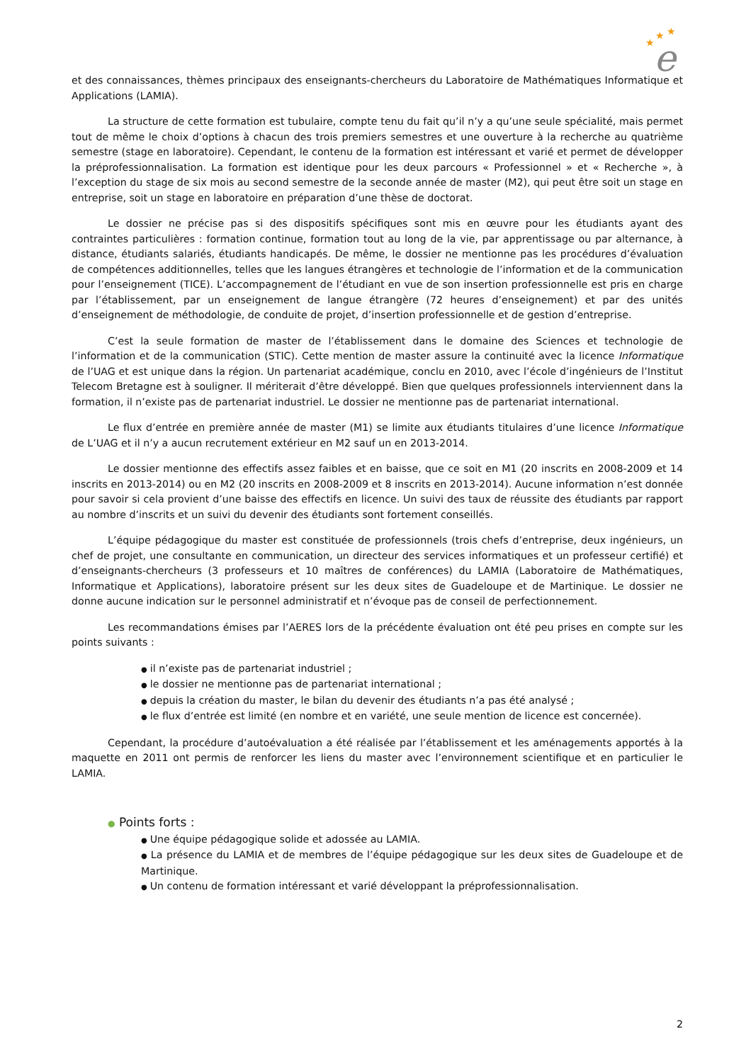★
★
★
e
et des connaissances, thèmes principaux des enseignants-chercheurs du Laboratoire de Mathématiques Informatique et Applications (LAMIA).
La structure de cette formation est tubulaire, compte tenu du fait qu’il n’y a qu’une seule spécialité, mais permet tout de même le choix d’options à chacun des trois premiers semestres et une ouverture à la recherche au quatrième semestre (stage en laboratoire). Cependant, le contenu de la formation est intéressant et varié et permet de développer la préprofessionnalisation. La formation est identique pour les deux parcours « Professionnel » et « Recherche », à l’exception du stage de six mois au second semestre de la seconde année de master (M2), qui peut être soit un stage en entreprise, soit un stage en laboratoire en préparation d’une thèse de doctorat.
Le dossier ne précise pas si des dispositifs spécifiques sont mis en œuvre pour les étudiants ayant des contraintes particulières : formation continue, formation tout au long de la vie, par apprentissage ou par alternance, à distance, étudiants salariés, étudiants handicapés. De même, le dossier ne mentionne pas les procédures d’évaluation de compétences additionnelles, telles que les langues étrangères et technologie de l’information et de la communication pour l’enseignement (TICE). L’accompagnement de l’étudiant en vue de son insertion professionnelle est pris en charge par l’établissement, par un enseignement de langue étrangère (72 heures d’enseignement) et par des unités d’enseignement de méthodologie, de conduite de projet, d’insertion professionnelle et de gestion d’entreprise.
C’est la seule formation de master de l’établissement dans le domaine des Sciences et technologie de l’information et de la communication (STIC). Cette mention de master assure la continuité avec la licence Informatique de l’UAG et est unique dans la région. Un partenariat académique, conclu en 2010, avec l’école d’ingénieurs de l’Institut Telecom Bretagne est à souligner. Il mériterait d’être développé. Bien que quelques professionnels interviennent dans la formation, il n’existe pas de partenariat industriel. Le dossier ne mentionne pas de partenariat international.
Le flux d’entrée en première année de master (M1) se limite aux étudiants titulaires d’une licence Informatique de L’UAG et il n’y a aucun recrutement extérieur en M2 sauf un en 2013-2014.
Le dossier mentionne des effectifs assez faibles et en baisse, que ce soit en M1 (20 inscrits en 2008-2009 et 14 inscrits en 2013-2014) ou en M2 (20 inscrits en 2008-2009 et 8 inscrits en 2013-2014). Aucune information n’est donnée pour savoir si cela provient d’une baisse des effectifs en licence. Un suivi des taux de réussite des étudiants par rapport au nombre d’inscrits et un suivi du devenir des étudiants sont fortement conseillés.
L’équipe pédagogique du master est constituée de professionnels (trois chefs d’entreprise, deux ingénieurs, un chef de projet, une consultante en communication, un directeur des services informatiques et un professeur certifié) et d’enseignants-chercheurs (3 professeurs et 10 maîtres de conférences) du LAMIA (Laboratoire de Mathématiques, Informatique et Applications), laboratoire présent sur les deux sites de Guadeloupe et de Martinique. Le dossier ne donne aucune indication sur le personnel administratif et n’évoque pas de conseil de perfectionnement.
Les recommandations émises par l’AERES lors de la précédente évaluation ont été peu prises en compte sur les points suivants :
● il n’existe pas de partenariat industriel ;
● le dossier ne mentionne pas de partenariat international ;
● depuis la création du master, le bilan du devenir des étudiants n’a pas été analysé ;
● le flux d’entrée est limité (en nombre et en variété, une seule mention de licence est concernée).
Cependant, la procédure d’autoévaluation a été réalisée par l’établissement et les aménagements apportés à la maquette en 2011 ont permis de renforcer les liens du master avec l’environnement scientifique et en particulier le LAMIA.
● Points forts :
● Une équipe pédagogique solide et adossée au LAMIA.
● La présence du LAMIA et de membres de l’équipe pédagogique sur les deux sites de Guadeloupe et de Martinique.
● Un contenu de formation intéressant et varié développant la préprofessionnalisation.
2